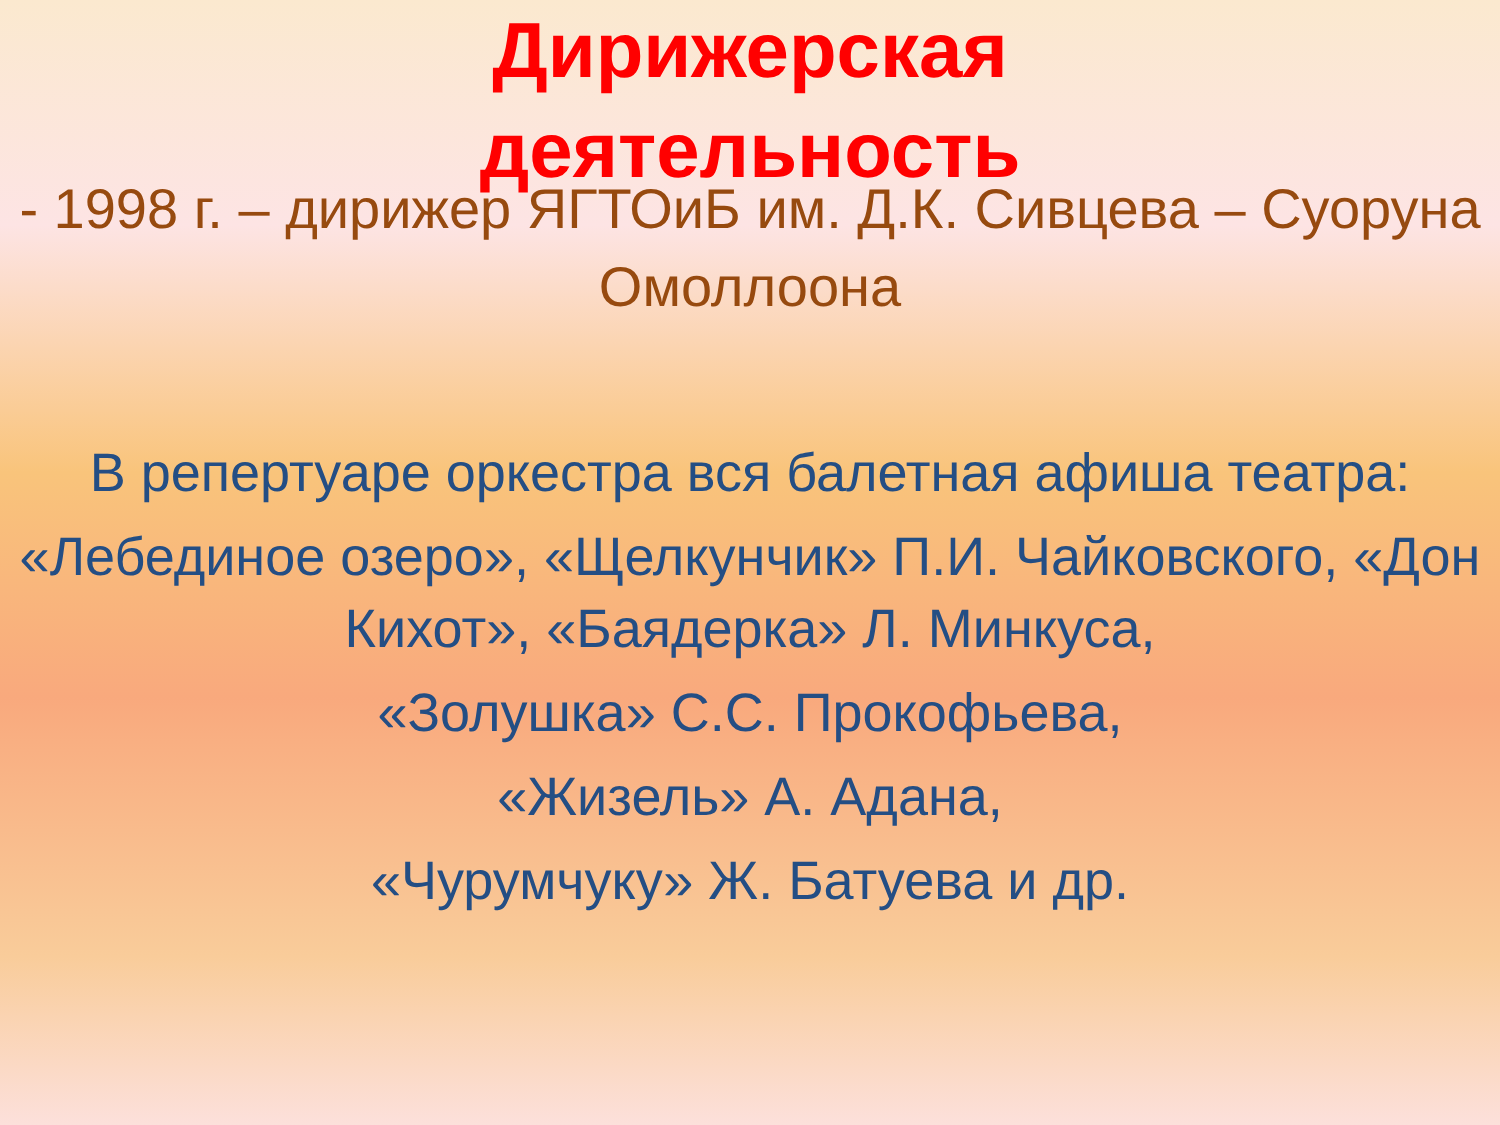Дирижерская
деятельность
- 1998 г. – дирижер ЯГТОиБ им. Д.К. Сивцева – Суоруна Омоллоона
В репертуаре оркестра вся балетная афиша театра:
«Лебединое озеро», «Щелкунчик» П.И. Чайковского, «Дон Кихот», «Баядерка» Л. Минкуса,
«Золушка» С.С. Прокофьева,
«Жизель» А. Адана,
«Чурумчуку» Ж. Батуева и др.